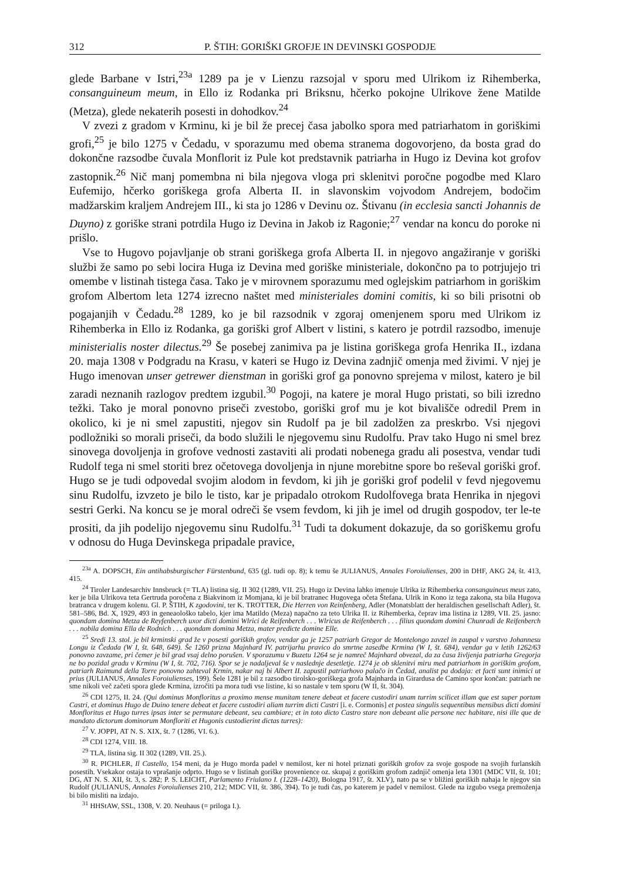312 P. ŠTIH: GORIŠKI GROFJE IN DEVINSKI GOSPODJE
glede Barbane v Istri,<sup>23a</sup> 1289 pa je v Lienzu razsojal v sporu med Ulrikom iz Rihemberka, consanguineum meum, in Ello iz Rodanka pri Briksnu, hčerko pokojne Ulrikove žene Matilde (Metza), glede nekaterih posesti in dohodkov.<sup>24</sup>
V zvezi z gradom v Krminu, ki je bil že precej časa jabolko spora med patriarhatom in goriškimi grofi,<sup>25</sup> je bilo 1275 v Čedadu, v sporazumu med obema stranema dogovorjeno, da bosta grad do dokončne razsodbe čuvala Monflorit iz Pule kot predstavnik patriarha in Hugo iz Devina kot grofov zastopnik.<sup>26</sup> Nič manj pomembna ni bila njegova vloga pri sklenitvi poročne pogodbe med Klaro Eufemijo, hčerko goriškega grofa Alberta II. in slavonskim vojvodom Andrejem, bodočim madžarskim kraljem Andrejem III., ki sta jo 1286 v Devinu oz. Štivanu (in ecclesia sancti Johannis de Duyno) z goriške strani potrdila Hugo iz Devina in Jakob iz Ragonie;<sup>27</sup> vendar na koncu do poroke ni prišlo.
Vse to Hugovo pojavljanje ob strani goriškega grofa Alberta II. in njegovo angažiranje v goriški službi že samo po sebi locira Huga iz Devina med goriške ministeriale, dokončno pa to potrjujejo tri omembe v listinah tistega časa. Tako je v mirovnem sporazumu med oglejskim patriarhom in goriškim grofom Albertom leta 1274 izrecno naštet med ministeriales domini comitis, ki so bili prisotni ob pogajanjih v Čedadu.<sup>28</sup> 1289, ko je bil razsodnik v zgoraj omenjenem sporu med Ulrikom iz Rihemberka in Ello iz Rodanka, ga goriški grof Albert v listini, s katero je potrdil razsodbo, imenuje ministerialis noster dilectus.<sup>29</sup> Še posebej zanimiva pa je listina goriškega grofa Henrika II., izdana 20. maja 1308 v Podgradu na Krasu, v kateri se Hugo iz Devina zadnjič omenja med živimi. V njej je Hugo imenovan unser getrewer dienstman in goriški grof ga ponovno sprejema v milost, katero je bil zaradi neznanih razlogov predtem izgubil.<sup>30</sup> Pogoji, na katere je moral Hugo pristati, so bili izredno težki. Tako je moral ponovno priseči zvestobo, goriški grof mu je kot bivališče odredil Prem in okolico, ki je ni smel zapustiti, njegov sin Rudolf pa je bil zadolžen za preskrbo. Vsi njegovi podložniki so morali priseči, da bodo služili le njegovemu sinu Rudolfu. Prav tako Hugo ni smel brez sinovega dovoljenja in grofove vednosti zastaviti ali prodati nobenega gradu ali posestva, vendar tudi Rudolf tega ni smel storiti brez očetovega dovoljenja in njune morebitne spore bo reševal goriški grof. Hugo se je tudi odpovedal svojim alodom in fevdom, ki jih je goriški grof podelil v fevd njegovemu sinu Rudolfu, izvzeto je bilo le tisto, kar je pripadalo otrokom Rudolfovega brata Henrika in njegovi sestri Gerki. Na koncu se je moral odreči še vsem fevdom, ki jih je imel od drugih gospodov, ter le-te prositi, da jih podelijo njegovemu sinu Rudolfu.<sup>31</sup> Tudi ta dokument dokazuje, da so goriškemu grofu v odnosu do Huga Devinskega pripadale pravice,
<sup>23a</sup> A. DOPSCH, Ein antihabsburgischer Fürstenbund, 635 (gl. tudi op. 8); k temu še JULIANUS, Annales Foroiulienses, 200 in DHF, AKG 24, št. 413, 415.
<sup>24</sup> Tiroler Landesarchiv Innsbruck (= TLA) listina sig. II 302 (1289, VII. 25). Hugo iz Devina lahko imenuje Ulrika iz Rihemberka consanguineus meus zato, ker je bila Ulrikova teta Gertruda poročena z Biakvinom iz Momjana, ki je bil bratranec Hugovega očeta Štefana. Ulrik in Kono iz tega zakona, sta bila Hugova bratranca v drugem kolenu. Gl. P. ŠTIH, K zgodovini, ter K. TROTTER, Die Herren von Reinfenberg, Adler (Monatsblatt der heraldischen gesellschaft Adler), št. 581–586, Bd. X, 1929, 493 in geneaološko tabelo, kjer ima Matildo (Meza) napačno za teto Ulrika II. iz Rihemberka, čeprav ima listina iz 1289, VII. 25. jasno: quondam domina Metza de Reyfenberch uxor dicti domini Wlrici de Reifenberch . . . Wlricus de Reifenberch . . . filius quondam domini Chunradi de Reifenberch . . . nobila domina Ella de Rodnich . . . quondam domina Metza, mater predicte domine Elle.
<sup>25</sup> Sredi 13. stol. je bil krminski grad že v posesti goriških grofov, vendar ga je 1257 patriarh Gregor de Montelongo zavzel in zaupal v varstvo Johannesu Longu iz Čedada (W I, št. 648, 649). Še 1260 prizna Majnhard IV. patrijarhu pravico do smrtne zasedbe Krmina (W I, št. 684), vendar ga v letih 1262/63 ponovno zavzame, pri čemer je bil grad vsaj delno porušen. V sporazumu v Buzetu 1264 se je namreč Majnhard obvezal, da za časa življenja patriarha Gregorja ne bo pozidal gradu v Krminu (W I, št. 702, 716). Spor se je nadaljeval še v naslednje desetletje. 1274 je ob sklenitvi miru med patriarhom in goriškim grofom, patriarh Raimund della Torre ponovno zahteval Krmin, nakar naj bi Albert II. zapustil patriarhovo palačo in Čedad, analist pa dodaja: et facti sunt inimici ut prius (JULIANUS, Annales Foroiulienses, 199). Šele 1281 je bil z razsodbo tirolsko-goriškega grofa Majnharda in Girardusa de Camino spor končan: patriarh ne sme nikoli več začeti spora glede Krmina, izročiti pa mora tudi vse listine, ki so nastale v tem sporu (W II, št. 304).
<sup>26</sup> CDI 1275, II. 24. (Qui dominus Monfloritus a proximo mense munitam tenere debeat et facere custodiri unam turrim scilicet illam que est super portam Castri, et dominus Hugo de Duino tenere debeat et facere custodiri aliam turrim dicti Castri [i. e. Cormonis] et postea singulis sequentibus mensibus dicti domini Monfloritus et Hugo turres ipsas inter se permutare debeant, seu cambiare; et in toto dicto Castro stare non debeant alie persone nec habitare, nisi ille que de mandato dictorum dominorum Monfloriti et Hugonis custodierint dictas turres):
<sup>27</sup> V. JOPPI, AT N. S. XIX, št. 7 (1286, VI. 6.).
<sup>28</sup> CDI 1274, VIII. 18.
<sup>29</sup> TLA, listina sig. II 302 (1289, VII. 25.).
<sup>30</sup> R. PICHLER, Il Castello, 154 meni, da je Hugo morda padel v nemilost, ker ni hotel priznati goriških grofov za svoje gospode na svojih furlanskih posestih. Vsekakor ostaja to vprašanje odprto. Hugo se v listinah goriške provenience oz. skupaj z goriškim grofom zadnjič omenja leta 1301 (MDC VII, št. 101; DG, AT N. S. XII, št. 3, s. 282; P. S. LEICHT, Parlamento Friulano I. (1228–1420), Bologna 1917, št. XLV), nato pa se v bližini goriških nahaja le njegov sin Rudolf (JULIANUS, Annales Foroiulienses 210, 212; MDC VII, št. 386, 394). To je tudi čas, po katerem je padel v nemilost. Glede na izgubo vsega premoženja bi bilo misliti na izdajo.
<sup>31</sup> HHStAW, SSL, 1308, V. 20. Neuhaus (= priloga I.).